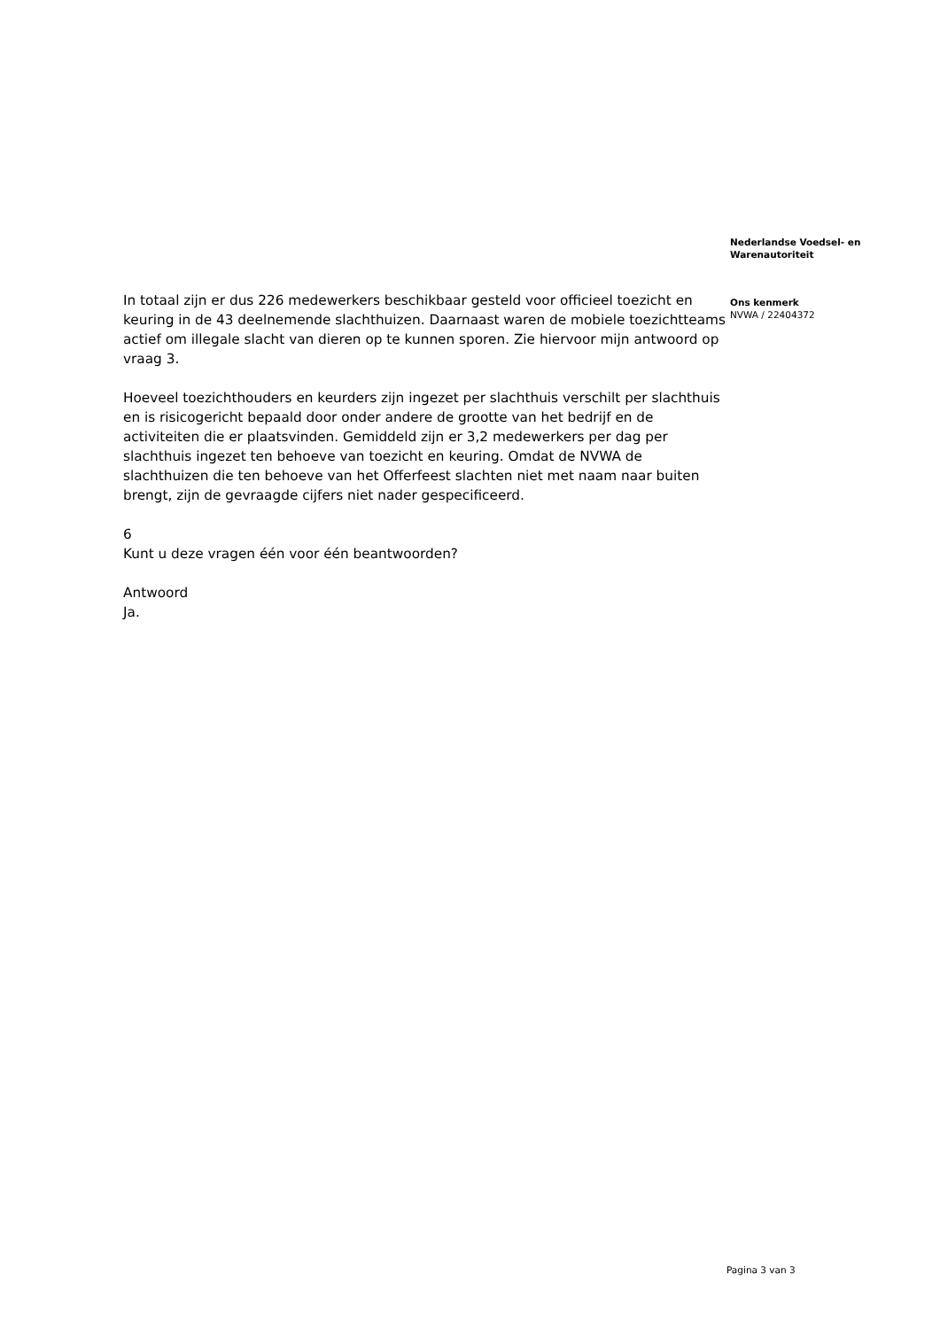In totaal zijn er dus 226 medewerkers beschikbaar gesteld voor officieel toezicht en keuring in de 43 deelnemende slachthuizen. Daarnaast waren de mobiele toezichtteams actief om illegale slacht van dieren op te kunnen sporen. Zie hiervoor mijn antwoord op vraag 3.
Hoeveel toezichthouders en keurders zijn ingezet per slachthuis verschilt per slachthuis en is risicogericht bepaald door onder andere de grootte van het bedrijf en de activiteiten die er plaatsvinden. Gemiddeld zijn er 3,2 medewerkers per dag per slachthuis ingezet ten behoeve van toezicht en keuring. Omdat de NVWA de slachthuizen die ten behoeve van het Offerfeest slachten niet met naam naar buiten brengt, zijn de gevraagde cijfers niet nader gespecificeerd.
6
Kunt u deze vragen één voor één beantwoorden?
Antwoord
Ja.
Nederlandse Voedsel- en
Warenautoriteit
Ons kenmerk
NVWA / 22404372
Pagina 3 van 3